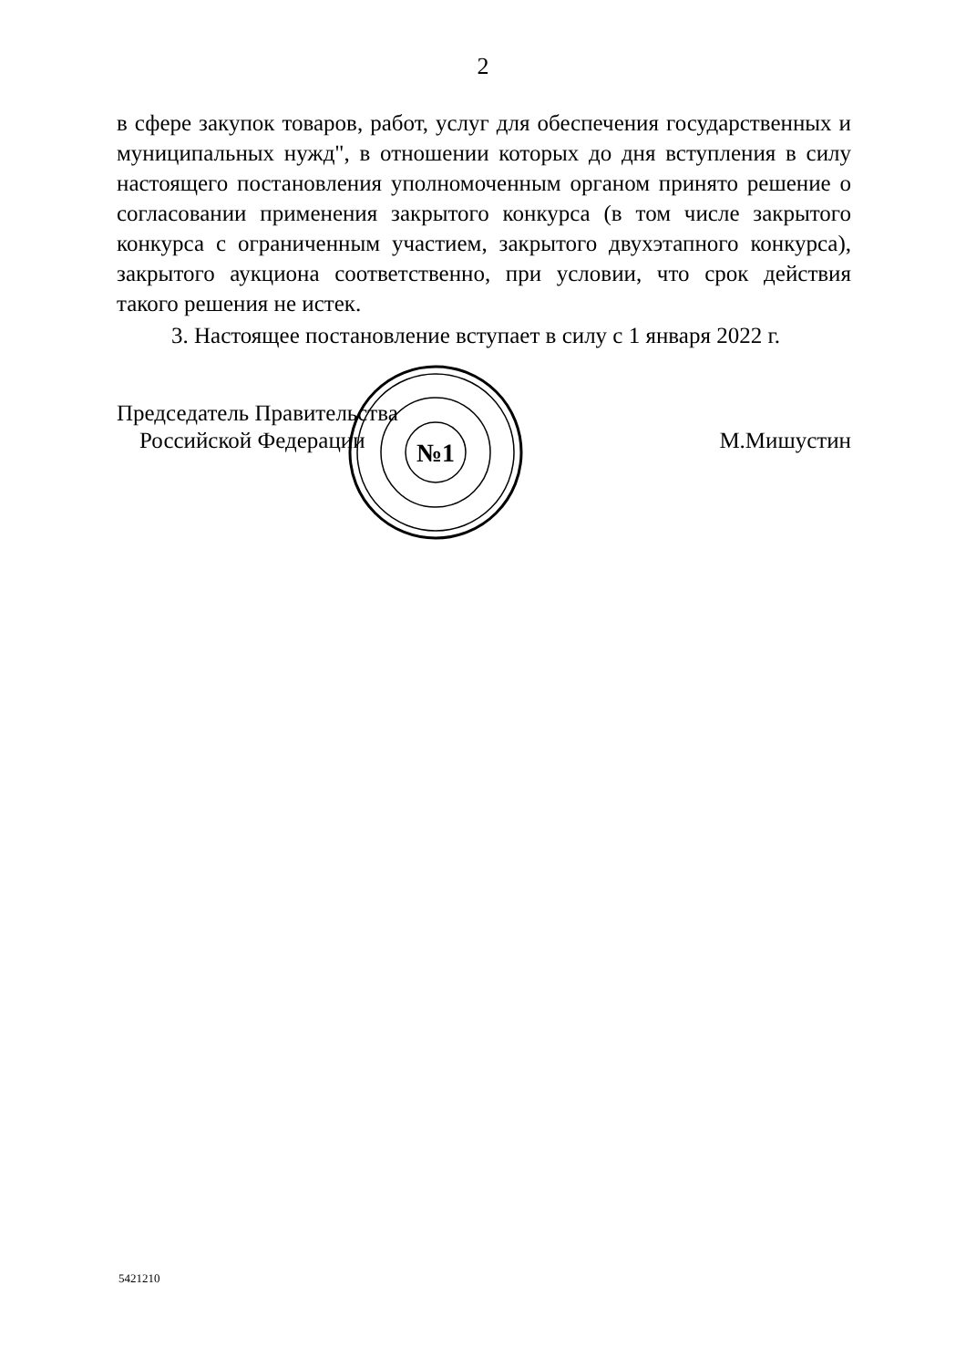2
в сфере закупок товаров, работ, услуг для обеспечения государственных и муниципальных нужд", в отношении которых до дня вступления в силу настоящего постановления уполномоченным органом принято решение о согласовании применения закрытого конкурса (в том числе закрытого конкурса с ограниченным участием, закрытого двухэтапного конкурса), закрытого аукциона соответственно, при условии, что срок действия такого решения не истек.
3. Настоящее постановление вступает в силу с 1 января 2022 г.
№1
Председатель Правительства
Российской Федерации
М.Мишустин
5421210